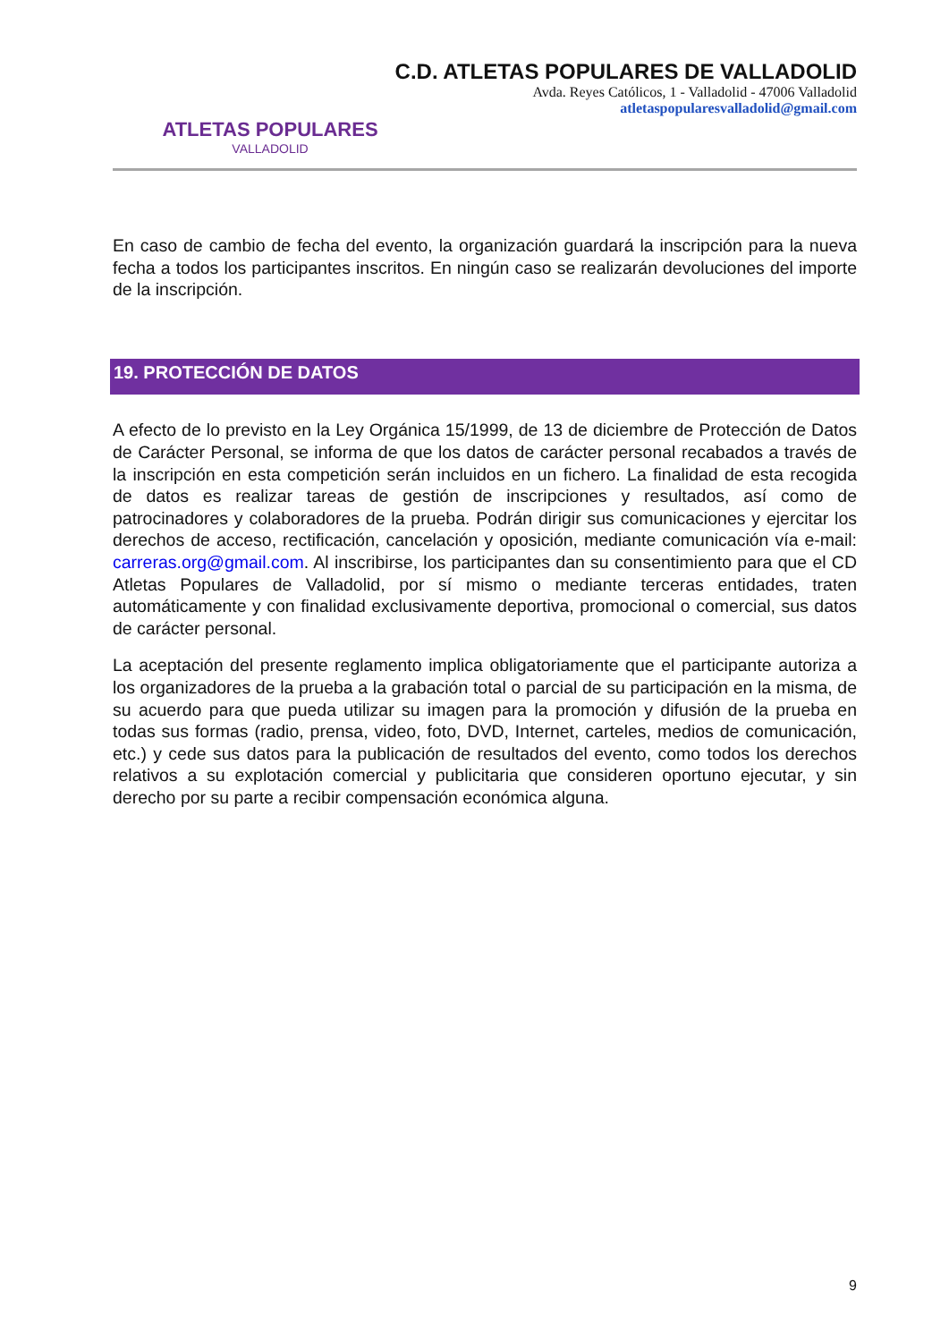ATLETAS POPULARES
VALLADOLID
C.D. ATLETAS POPULARES DE VALLADOLID
Avda. Reyes Católicos, 1 - Valladolid - 47006 Valladolid
atletaspopularesvalladolid@gmail.com
En caso de cambio de fecha del evento, la organización guardará la inscripción para la nueva fecha a todos los participantes inscritos. En ningún caso se realizarán devoluciones del importe de la inscripción.
19. PROTECCIÓN DE DATOS
A efecto de lo previsto en la Ley Orgánica 15/1999, de 13 de diciembre de Protección de Datos de Carácter Personal, se informa de que los datos de carácter personal recabados a través de la inscripción en esta competición serán incluidos en un fichero. La finalidad de esta recogida de datos es realizar tareas de gestión de inscripciones y resultados, así como de patrocinadores y colaboradores de la prueba. Podrán dirigir sus comunicaciones y ejercitar los derechos de acceso, rectificación, cancelación y oposición, mediante comunicación vía e-mail: carreras.org@gmail.com. Al inscribirse, los participantes dan su consentimiento para que el CD Atletas Populares de Valladolid, por sí mismo o mediante terceras entidades, traten automáticamente y con finalidad exclusivamente deportiva, promocional o comercial, sus datos de carácter personal.
La aceptación del presente reglamento implica obligatoriamente que el participante autoriza a los organizadores de la prueba a la grabación total o parcial de su participación en la misma, de su acuerdo para que pueda utilizar su imagen para la promoción y difusión de la prueba en todas sus formas (radio, prensa, video, foto, DVD, Internet, carteles, medios de comunicación, etc.) y cede sus datos para la publicación de resultados del evento, como todos los derechos relativos a su explotación comercial y publicitaria que consideren oportuno ejecutar, y sin derecho por su parte a recibir compensación económica alguna.
9